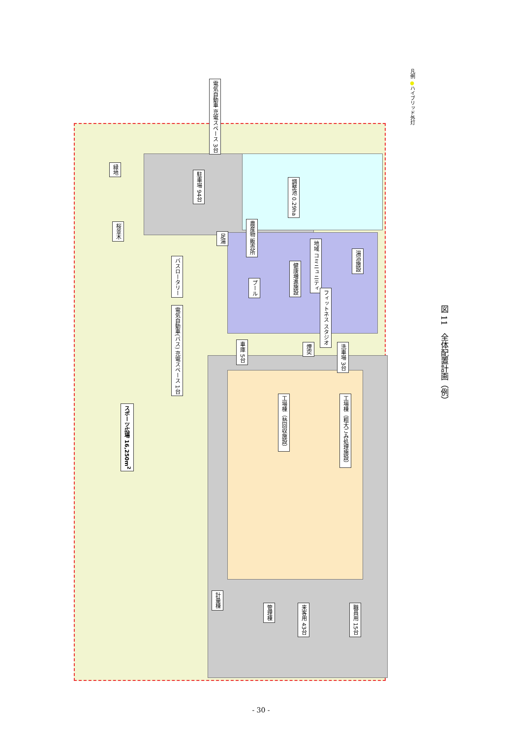電気自動車 充電スペース 3台
緑地
駐車場 94台
調整池 0.29ha
桜並木
農産物 販売所
足湯
地域 コミニュニティ
湯浴施設
バスロータリー
健康増進施設
プール
フィットネス スタジオ
電気自動車(バス) 充電スペース 1台
車庫 5台
煙突
洗車場 3台
スポーツ広場 16,250m<sup>2</sup>
工場棟（熱回収施設）
工場棟（粗大ごみ処理施設）
計量棟
管理棟
来客用 43台
職員用 15台
凡例 ●ハイブリッド外灯
図 11　全体配置計画（例）
- 30 -